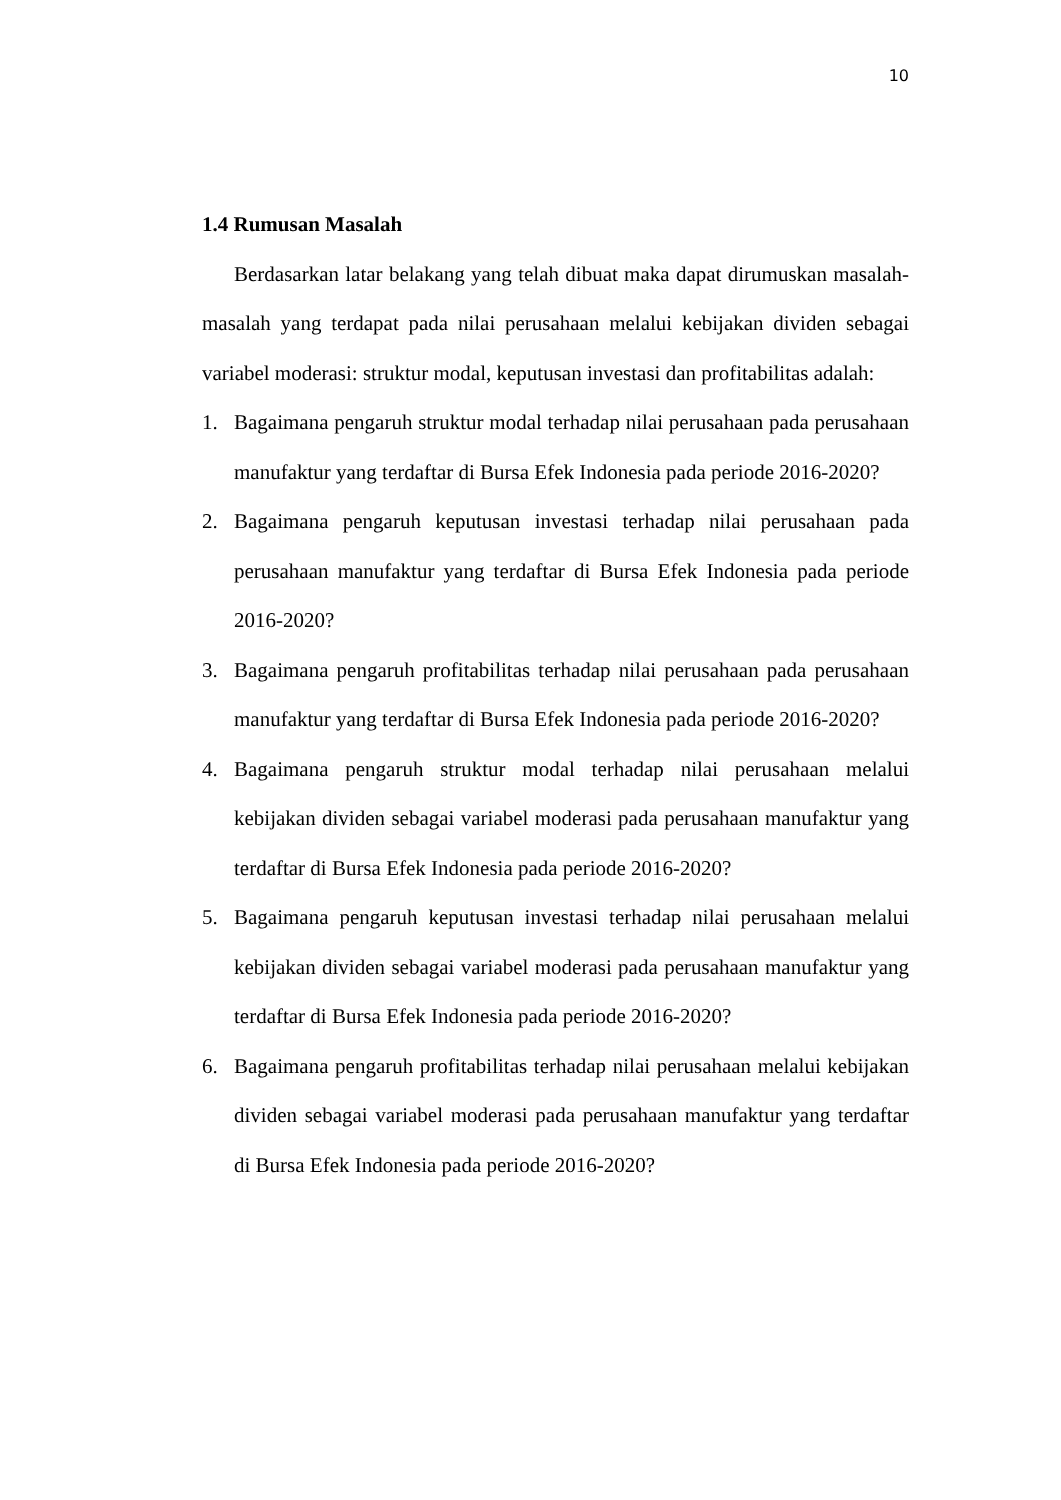10
1.4 Rumusan Masalah
Berdasarkan latar belakang yang telah dibuat maka dapat dirumuskan masalah-masalah yang terdapat pada nilai perusahaan melalui kebijakan dividen sebagai variabel moderasi: struktur modal, keputusan investasi dan profitabilitas adalah:
1. Bagaimana pengaruh struktur modal terhadap nilai perusahaan pada perusahaan manufaktur yang terdaftar di Bursa Efek Indonesia pada periode 2016-2020?
2. Bagaimana pengaruh keputusan investasi terhadap nilai perusahaan pada perusahaan manufaktur yang terdaftar di Bursa Efek Indonesia pada periode 2016-2020?
3. Bagaimana pengaruh profitabilitas terhadap nilai perusahaan pada perusahaan manufaktur yang terdaftar di Bursa Efek Indonesia pada periode 2016-2020?
4. Bagaimana pengaruh struktur modal terhadap nilai perusahaan melalui kebijakan dividen sebagai variabel moderasi pada perusahaan manufaktur yang terdaftar di Bursa Efek Indonesia pada periode 2016-2020?
5. Bagaimana pengaruh keputusan investasi terhadap nilai perusahaan melalui kebijakan dividen sebagai variabel moderasi pada perusahaan manufaktur yang terdaftar di Bursa Efek Indonesia pada periode 2016-2020?
6. Bagaimana pengaruh profitabilitas terhadap nilai perusahaan melalui kebijakan dividen sebagai variabel moderasi pada perusahaan manufaktur yang terdaftar di Bursa Efek Indonesia pada periode 2016-2020?